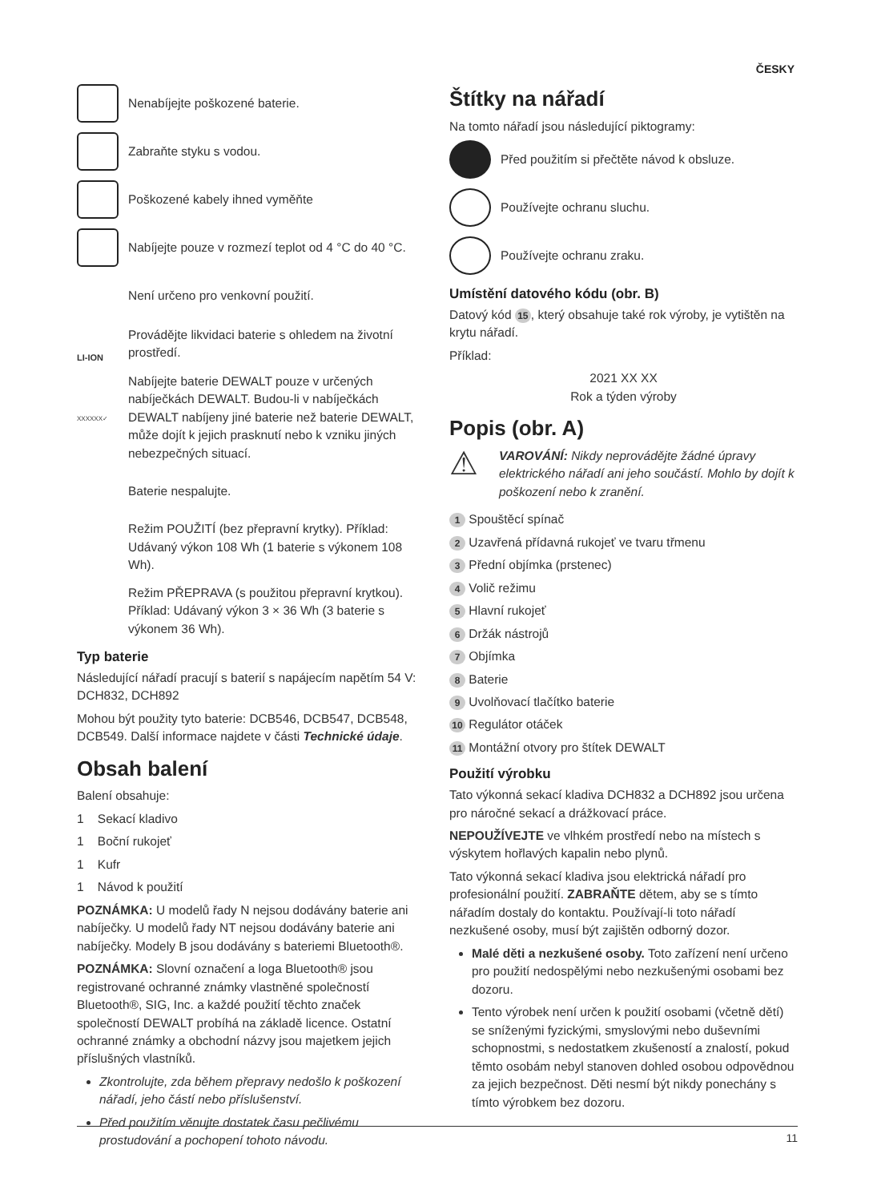ČESKY
Nenabíjejte poškozené baterie.
Zabraňte styku s vodou.
Poškozené kabely ihned vyměňte
Nabíjejte pouze v rozmezí teplot od 4 °C do 40 °C.
Není určeno pro venkovní použití.
LI-ION
Provádějte likvidaci baterie s ohledem na životní prostředí.
XXXXXX✓
Nabíjejte baterie DEWALT pouze v určených nabíječkách DEWALT. Budou-li v nabíječkách DEWALT nabíjeny jiné baterie než baterie DEWALT, může dojít k jejich prasknutí nebo k vzniku jiných nebezpečných situací.
Baterie nespalujte.
Režim POUŽITÍ (bez přepravní krytky). Příklad: Udávaný výkon 108 Wh (1 baterie s výkonem 108 Wh).
Režim PŘEPRAVA (s použitou přepravní krytkou). Příklad: Udávaný výkon 3 × 36 Wh (3 baterie s výkonem 36 Wh).
Typ baterie
Následující nářadí pracují s baterií s napájecím napětím 54 V: DCH832, DCH892
Mohou být použity tyto baterie: DCB546, DCB547, DCB548, DCB549. Další informace najdete v části Technické údaje.
Obsah balení
Balení obsahuje:
1 Sekací kladivo
1 Boční rukojeť
1 Kufr
1 Návod k použití
POZNÁMKA: U modelů řady N nejsou dodávány baterie ani nabíječky. U modelů řady NT nejsou dodávány baterie ani nabíječky. Modely B jsou dodávány s bateriemi Bluetooth®.
POZNÁMKA: Slovní označení a loga Bluetooth® jsou registrované ochranné známky vlastněné společností Bluetooth®, SIG, Inc. a každé použití těchto značek společností DEWALT probíhá na základě licence. Ostatní ochranné známky a obchodní názvy jsou majetkem jejich příslušných vlastníků.
Zkontrolujte, zda během přepravy nedošlo k poškození nářadí, jeho částí nebo příslušenství.
Před použitím věnujte dostatek času pečlivému prostudování a pochopení tohoto návodu.
Štítky na nářadí
Na tomto nářadí jsou následující piktogramy:
Před použitím si přečtěte návod k obsluze.
Používejte ochranu sluchu.
Používejte ochranu zraku.
Umístění datového kódu (obr. B)
Datový kód 15, který obsahuje také rok výroby, je vytištěn na krytu nářadí.
Příklad:
2021 XX XX
Rok a týden výroby
Popis (obr. A)
⚠
VAROVÁNÍ: Nikdy neprovádějte žádné úpravy elektrického nářadí ani jeho součástí. Mohlo by dojít k poškození nebo k zranění.
1 Spouštěcí spínač
2 Uzavřená přídavná rukojeť ve tvaru třmenu
3 Přední objímka (prstenec)
4 Volič režimu
5 Hlavní rukojeť
6 Držák nástrojů
7 Objímka
8 Baterie
9 Uvolňovací tlačítko baterie
10 Regulátor otáček
11 Montážní otvory pro štítek DEWALT
Použití výrobku
Tato výkonná sekací kladiva DCH832 a DCH892 jsou určena pro náročné sekací a drážkovací práce.
NEPOUŽÍVEJTE ve vlhkém prostředí nebo na místech s výskytem hořlavých kapalin nebo plynů.
Tato výkonná sekací kladiva jsou elektrická nářadí pro profesionální použití. ZABRAŇTE dětem, aby se s tímto nářadím dostaly do kontaktu. Používají-li toto nářadí nezkušené osoby, musí být zajištěn odborný dozor.
Malé děti a nezkušené osoby. Toto zařízení není určeno pro použití nedospělými nebo nezkušenými osobami bez dozoru.
Tento výrobek není určen k použití osobami (včetně dětí) se sníženými fyzickými, smyslovými nebo duševními schopnostmi, s nedostatkem zkušeností a znalostí, pokud těmto osobám nebyl stanoven dohled osobou odpovědnou za jejich bezpečnost. Děti nesmí být nikdy ponechány s tímto výrobkem bez dozoru.
11